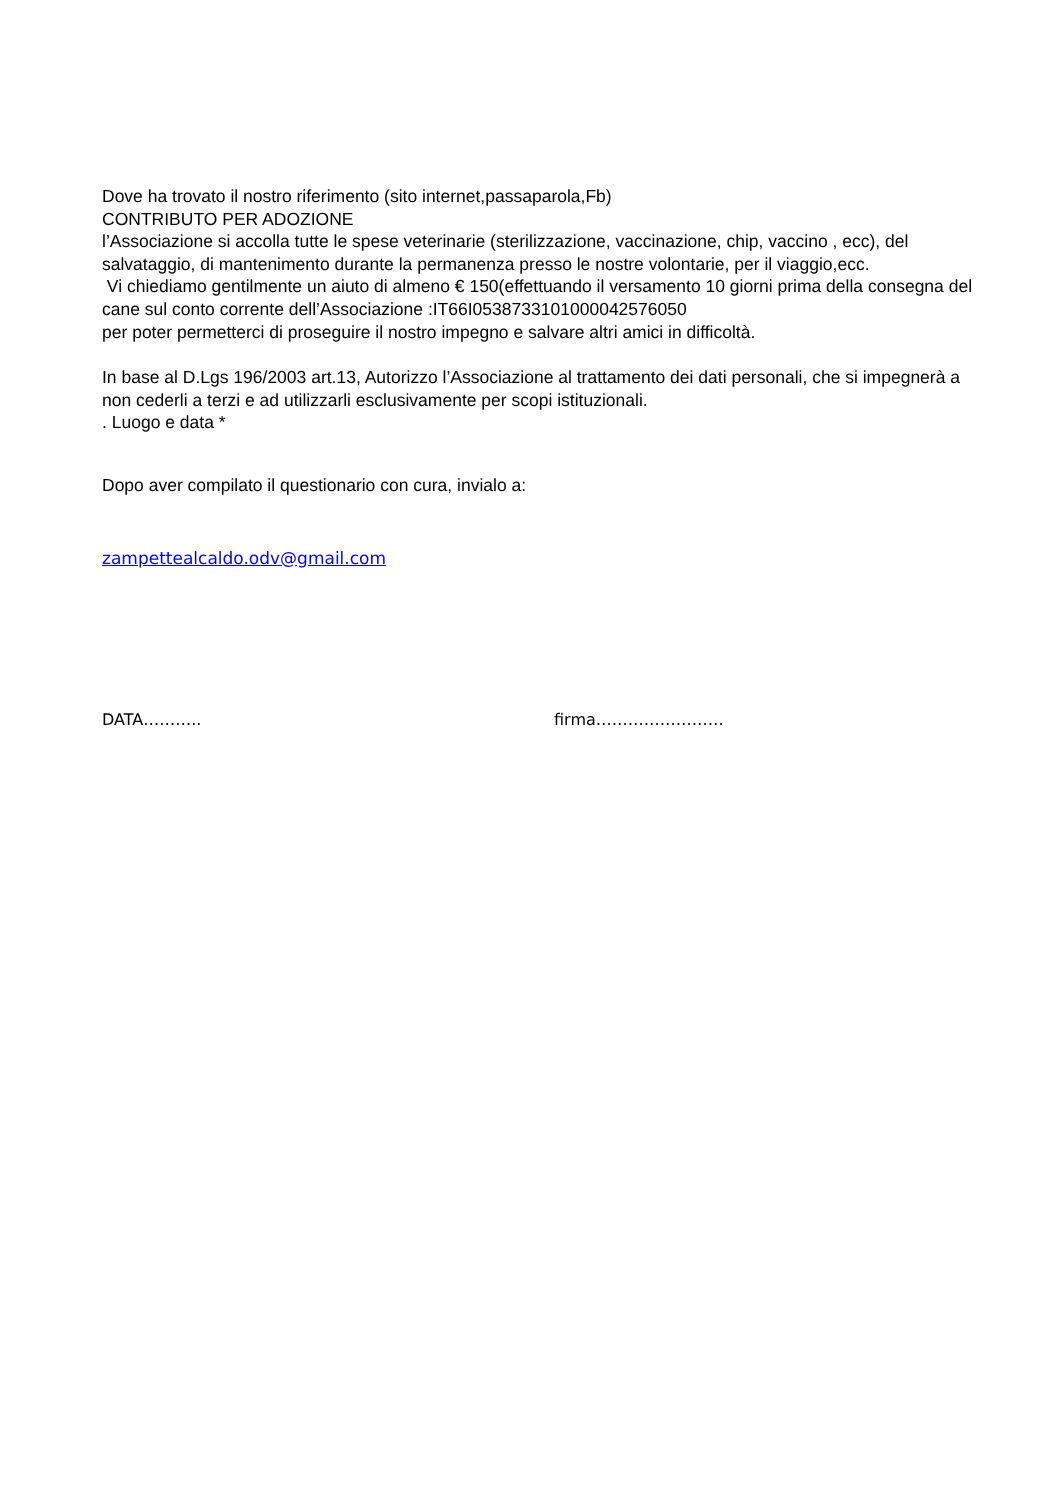Dove ha trovato il nostro riferimento (sito internet,passaparola,Fb)
CONTRIBUTO PER ADOZIONE
l’Associazione si accolla tutte le spese veterinarie (sterilizzazione, vaccinazione, chip, vaccino , ecc), del salvataggio, di mantenimento durante la permanenza presso le nostre volontarie, per il viaggio,ecc.
Vi chiediamo gentilmente un aiuto di almeno € 150(effettuando il versamento 10 giorni prima della consegna del cane sul conto corrente dell’Associazione :IT66I0538733101000042576050
per poter permetterci di proseguire il nostro impegno e salvare altri amici in difficoltà.
In base al D.Lgs 196/2003 art.13, Autorizzo l’Associazione al trattamento dei dati personali, che si impegnerà a non cederli a terzi e ad utilizzarli esclusivamente per scopi istituzionali.
. Luogo e data *
Dopo aver compilato il questionario con cura, invialo a:
zampettealcaldo.odv@gmail.com
DATA……….. firma……………………